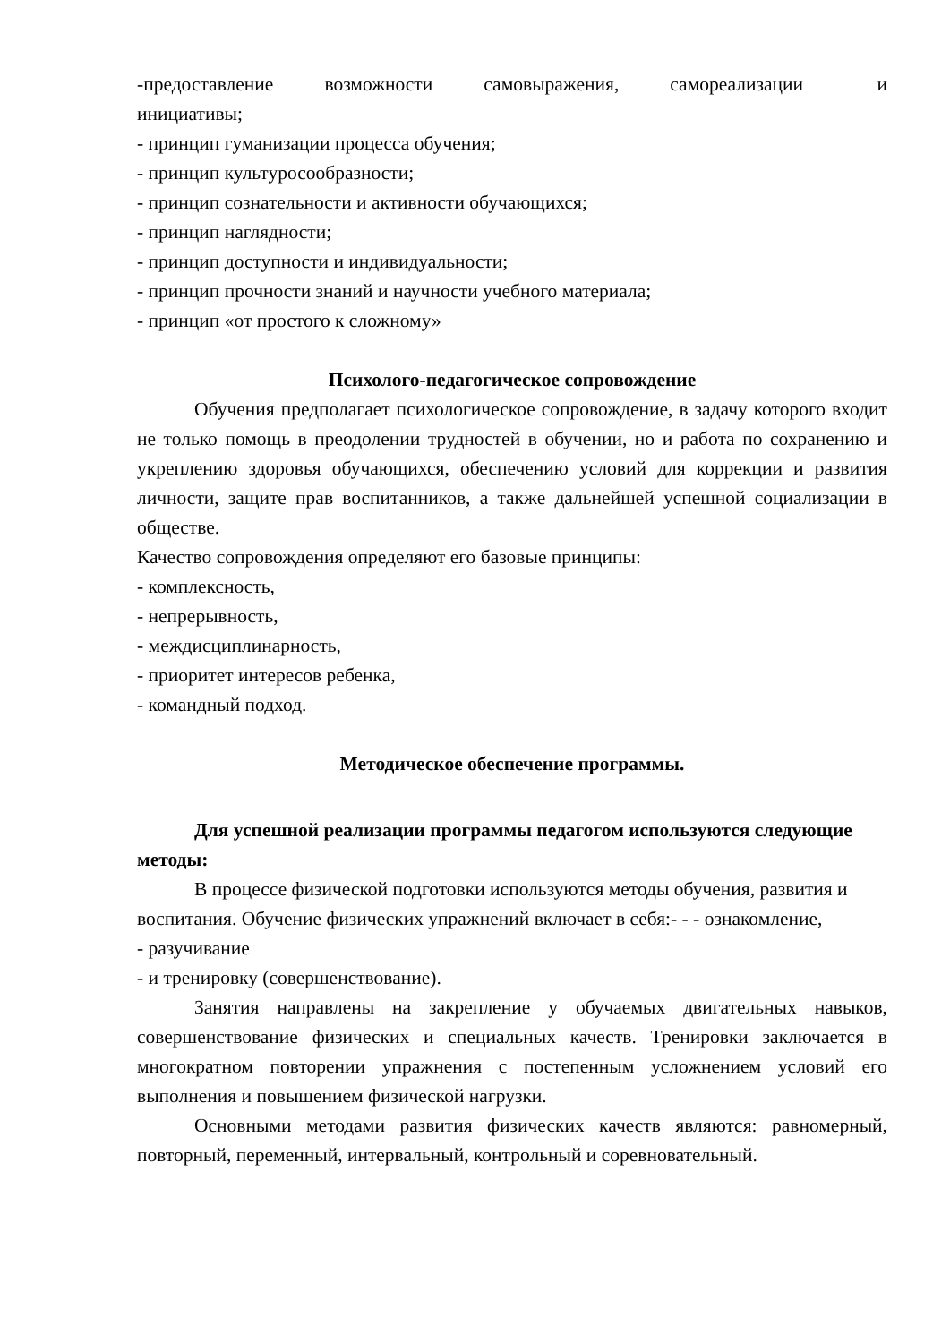-предоставление возможности самовыражения, самореализации и инициативы;
- принцип гуманизации процесса обучения;
- принцип культуросообразности;
- принцип сознательности и активности обучающихся;
- принцип наглядности;
- принцип доступности и индивидуальности;
- принцип прочности знаний и научности учебного материала;
- принцип «от простого к сложному»
Психолого-педагогическое сопровождение
Обучения предполагает психологическое сопровождение, в задачу которого входит не только помощь в преодолении трудностей в обучении, но и работа по сохранению и укреплению здоровья обучающихся, обеспечению условий для коррекции и развития личности, защите прав воспитанников, а также дальнейшей успешной социализации в обществе.
Качество сопровождения определяют его базовые принципы:
- комплексность,
- непрерывность,
- междисциплинарность,
- приоритет интересов ребенка,
- командный подход.
Методическое обеспечение программы.
Для успешной реализации программы педагогом используются следующие методы:
В процессе физической подготовки используются методы обучения, развития и воспитания. Обучение физических упражнений включает в себя:- - - ознакомление,
- разучивание
- и тренировку (совершенствование).
Занятия направлены на закрепление у обучаемых двигательных навыков, совершенствование физических и специальных качеств. Тренировки заключается в многократном повторении упражнения с постепенным усложнением условий его выполнения и повышением физической нагрузки.
Основными методами развития физических качеств являются: равномерный, повторный, переменный, интервальный, контрольный и соревновательный.